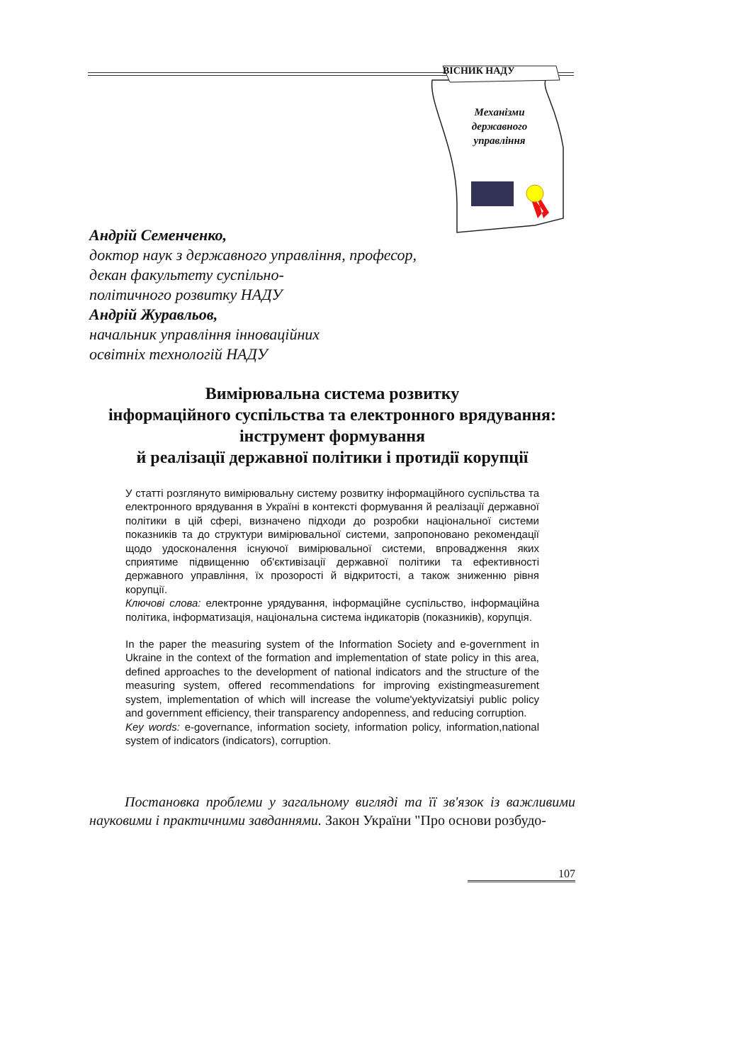ВІСНИК НАДУ
Механізми державного управління
Андрій Семенченко,
доктор наук з державного управління, професор,
декан факультету суспільно-
політичного розвитку НАДУ
Андрій Журавльов,
начальник управління інноваційних
освітніх технологій НАДУ
Вимірювальна система розвитку
інформаційного суспільства та електронного врядування:
інструмент формування
й реалізації державної політики і протидії корупції
У статті розглянуто вимірювальну систему розвитку інформаційного суспільства та електронного врядування в Україні в контексті формування й реалізації державної політики в цій сфері, визначено підходи до розробки національної системи показників та до структури вимірювальної системи, запропоновано рекомендації щодо удосконалення існуючої вимірювальної системи, впровадження яких сприятиме підвищенню об'єктивізації державної політики та ефективності державного управління, їх прозорості й відкритості, а також зниженню рівня корупції.
Ключові слова: електронне урядування, інформаційне суспільство, інформаційна політика, інформатизація, національна система індикаторів (показників), корупція.
In the paper the measuring system of the Information Society and e-government in Ukraine in the context of the formation and implementation of state policy in this area, defined approaches to the development of national indicators and the structure of the measuring system, offered recommendations for improving existingmeasurement system, implementation of which will increase the volume'yektyvizatsiyi public policy and government efficiency, their transparency andopenness, and reducing corruption.
Key words: e-governance, information society, information policy, information,national system of indicators (indicators), corruption.
Постановка проблеми у загальному вигляді та її зв'язок із важливими науковими і практичними завданнями. Закон України "Про основи розбудо-
107